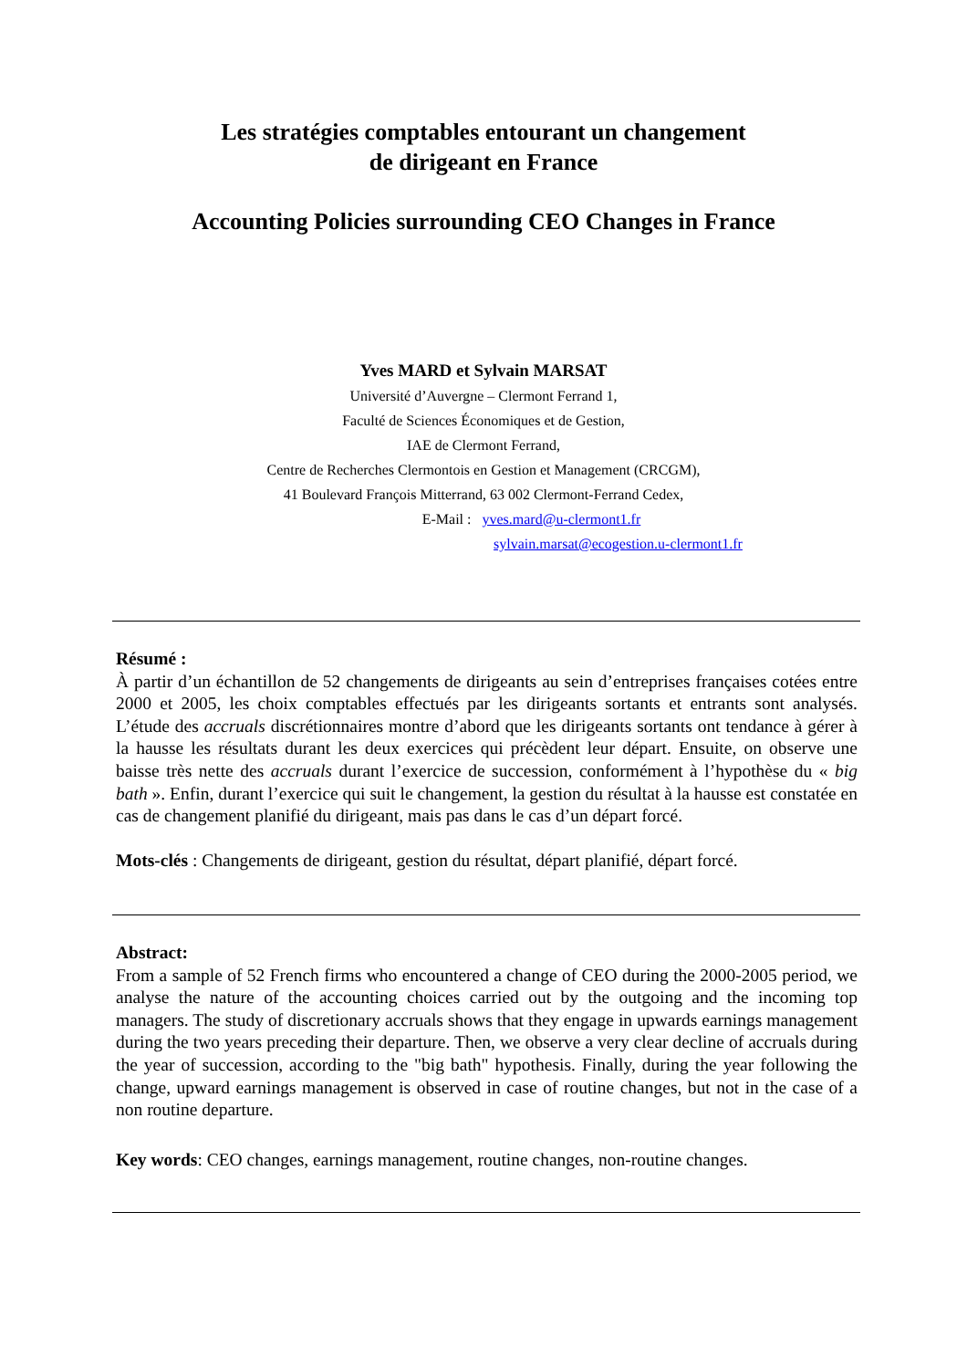Les stratégies comptables entourant un changement
de dirigeant en France
Accounting Policies surrounding CEO Changes in France
Yves MARD et Sylvain MARSAT
Université d’Auvergne – Clermont Ferrand 1,
Faculté de Sciences Économiques et de Gestion,
IAE de Clermont Ferrand,
Centre de Recherches Clermontois en Gestion et Management (CRCGM),
41 Boulevard François Mitterrand, 63 002 Clermont-Ferrand Cedex,
E-Mail : yves.mard@u-clermont1.fr
sylvain.marsat@ecogestion.u-clermont1.fr
Résumé :
À partir d’un échantillon de 52 changements de dirigeants au sein d’entreprises françaises cotées entre 2000 et 2005, les choix comptables effectués par les dirigeants sortants et entrants sont analysés. L’étude des accruals discrétionnaires montre d’abord que les dirigeants sortants ont tendance à gérer à la hausse les résultats durant les deux exercices qui précèdent leur départ. Ensuite, on observe une baisse très nette des accruals durant l’exercice de succession, conformément à l’hypothèse du « big bath ». Enfin, durant l’exercice qui suit le changement, la gestion du résultat à la hausse est constatée en cas de changement planifié du dirigeant, mais pas dans le cas d’un départ forcé.
Mots-clés : Changements de dirigeant, gestion du résultat, départ planifié, départ forcé.
Abstract:
From a sample of 52 French firms who encountered a change of CEO during the 2000-2005 period, we analyse the nature of the accounting choices carried out by the outgoing and the incoming top managers. The study of discretionary accruals shows that they engage in upwards earnings management during the two years preceding their departure. Then, we observe a very clear decline of accruals during the year of succession, according to the "big bath" hypothesis. Finally, during the year following the change, upward earnings management is observed in case of routine changes, but not in the case of a non routine departure.
Key words: CEO changes, earnings management, routine changes, non-routine changes.